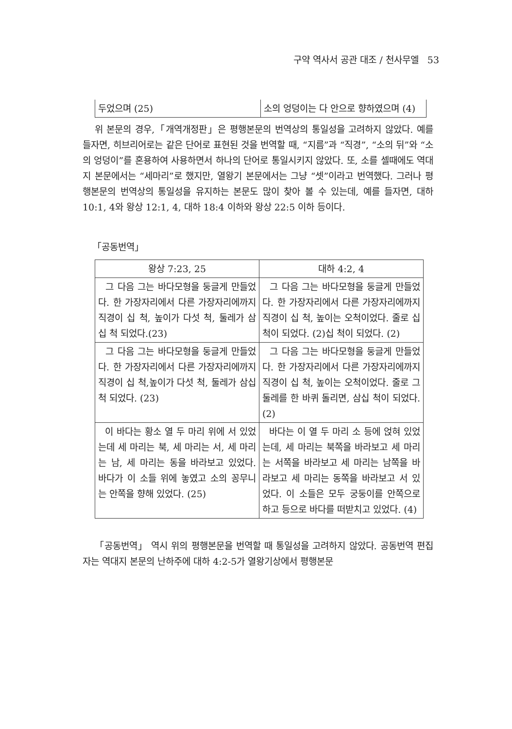구약 역사서 공관 대조 / 천사무엘 53
| 두었으며 (25) | 소의 엉덩이는 다 안으로 향하였으며 (4) |
위 본문의 경우,「개역개정판」은 평행본문의 번역상의 통일성을 고려하지 않았다. 예를 들자면, 히브리어로는 같은 단어로 표현된 것을 번역할 때, “지름”과 “직경”, “소의 뒤”와 “소의 엉덩이”를 혼용하여 사용하면서 하나의 단어로 통일시키지 않았다. 또, 소를 셀때에도 역대지 본문에서는 “세마리”로 했지만, 열왕기 본문에서는 그냥 “셋”이라고 번역했다. 그러나 평행본문의 번역상의 통일성을 유지하는 본문도 많이 찾아 볼 수 있는데, 예를 들자면, 대하 10:1, 4와 왕상 12:1, 4, 대하 18:4 이하와 왕상 22:5 이하 등이다.
「공동번역」
| 왕상 7:23, 25 | 대하 4:2, 4 |
| --- | --- |
| 그 다음 그는 바다모형을 둥글게 만들었다. 한 가장자리에서 다른 가장자리에까지 직경이 십 척, 높이가 다섯 척, 둘레가 삼십 척 되었다.(23) | 그 다음 그는 바다모형을 둥글게 만들었다. 한 가장자리에서 다른 가장자리에까지 직경이 십 척, 높이는 오척이었다. 줄로 십 척이 되었다. (2)십 척이 되었다. (2) |
| 그 다음 그는 바다모형을 둥글게 만들었다. 한 가장자리에서 다른 가장자리에까지 직경이 십 척,높이가 다섯 척, 둘레가 삼십 척 되었다. (23) | 그 다음 그는 바다모형을 둥글게 만들었다. 한 가장자리에서 다른 가장자리에까지 직경이 십 척, 높이는 오척이었다. 줄로 그 둘레를 한 바퀴 돌리면, 삼십 척이 되었다. (2) |
| 이 바다는 황소 열 두 마리 위에 서 있었는데 세 마리는 북, 세 마리는 서, 세 마리는 남, 세 마리는 동을 바라보고 있었다. 바다가 이 소들 위에 놓였고 소의 꽁무니는 안쪽을 향해 있었다. (25) | 바다는 이 열 두 마리 소 등에 얹혀 있었는데, 세 마리는 북쪽을 바라보고 세 마리는 서쪽을 바라보고 세 마리는 남쪽을 바라보고 세 마리는 동쪽을 바라보고 서 있었다. 이 소들은 모두 궁둥이를 안쪽으로 하고 등으로 바다를 떠받치고 있었다. (4) |
「공동번역」 역시 위의 평행본문을 번역할 때 통일성을 고려하지 않았다. 공동번역 편집자는 역대지 본문의 난하주에 대하 4:2-5가 열왕기상에서 평행본문